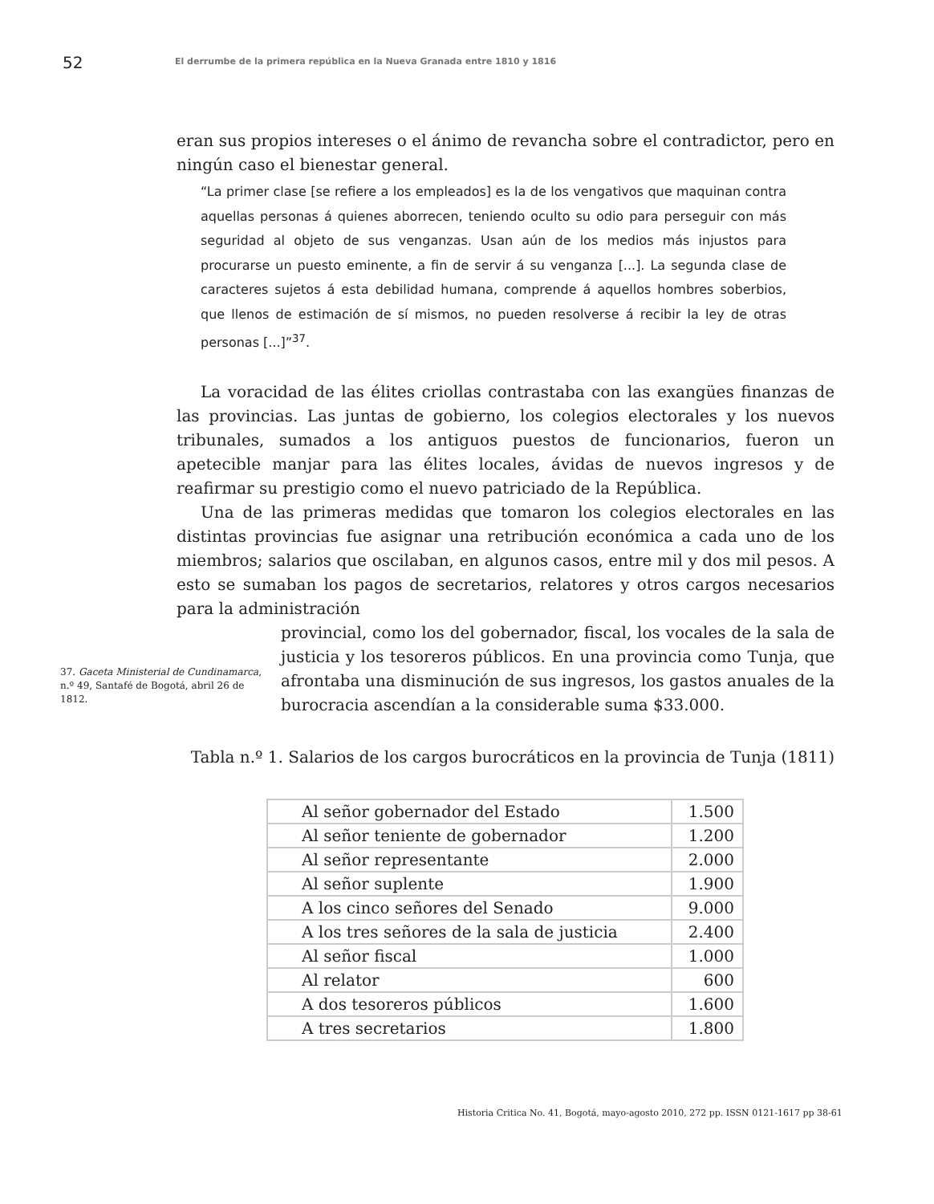52 El derrumbe de la primera república en la Nueva Granada entre 1810 y 1816
eran sus propios intereses o el ánimo de revancha sobre el contradictor, pero en ningún caso el bienestar general.
“La primer clase [se refiere a los empleados] es la de los vengativos que maquinan contra aquellas personas á quienes aborrecen, teniendo oculto su odio para perseguir con más seguridad al objeto de sus venganzas. Usan aún de los medios más injustos para procurarse un puesto eminente, a fin de servir á su venganza [...]. La segunda clase de caracteres sujetos á esta debilidad humana, comprende á aquellos hombres soberbios, que llenos de estimación de sí mismos, no pueden resolverse á recibir la ley de otras personas [...]”<sup>37</sup>.
La voracidad de las élites criollas contrastaba con las exangües finanzas de las provincias. Las juntas de gobierno, los colegios electorales y los nuevos tribunales, sumados a los antiguos puestos de funcionarios, fueron un apetecible manjar para las élites locales, ávidas de nuevos ingresos y de reafirmar su prestigio como el nuevo patriciado de la República.
Una de las primeras medidas que tomaron los colegios electorales en las distintas provincias fue asignar una retribución económica a cada uno de los miembros; salarios que oscilaban, en algunos casos, entre mil y dos mil pesos. A esto se sumaban los pagos de secretarios, relatores y otros cargos necesarios para la administración
37. Gaceta Ministerial de Cundinamarca, n.º 49, Santafé de Bogotá, abril 26 de 1812.
provincial, como los del gobernador, fiscal, los vocales de la sala de justicia y los tesoreros públicos. En una provincia como Tunja, que afrontaba una disminución de sus ingresos, los gastos anuales de la burocracia ascendían a la considerable suma $33.000.
Tabla n.º 1. Salarios de los cargos burocráticos en la provincia de Tunja (1811)
| Al señor gobernador del Estado | 1.500 |
| Al señor teniente de gobernador | 1.200 |
| Al señor representante | 2.000 |
| Al señor suplente | 1.900 |
| A los cinco señores del Senado | 9.000 |
| A los tres señores de la sala de justicia | 2.400 |
| Al señor fiscal | 1.000 |
| Al relator | 600 |
| A dos tesoreros públicos | 1.600 |
| A tres secretarios | 1.800 |
Historia Critica No. 41, Bogotá, mayo-agosto 2010, 272 pp. ISSN 0121-1617 pp 38-61